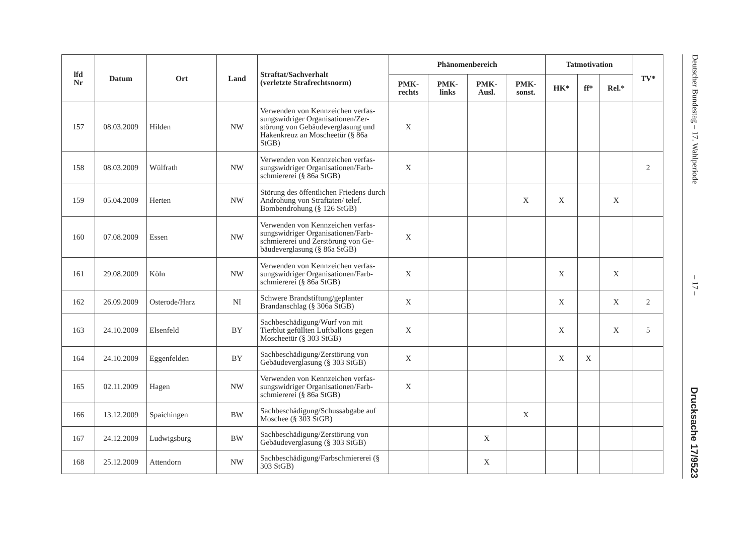| lfd Nr | Datum | Ort | Land | Straftat/Sachverhalt (verletzte Strafrechtsnorm) | Phänomenbereich | | | | Tatmotivation | | | TV* |
| --- | --- | --- | --- | --- | --- | --- | --- | --- | --- | --- | --- | --- |
| | | | | | PMK- rechts | PMK- links | PMK- Ausl. | PMK- sonst. | HK* | ff* | Rel.* | |
| 157 | 08.03.2009 | Hilden | NW | Verwenden von Kennzeichen verfas-sungswidriger Organisationen/Zer-störung von Gebäudeverglasung und Hakenkreuz an Moscheetür (§ 86a StGB) | X | | | | | | | |
| 158 | 08.03.2009 | Wülfrath | NW | Verwenden von Kennzeichen verfas-sungswidriger Organisationen/Farb-schmiererei (§ 86a StGB) | X | | | | | | | 2 |
| 159 | 05.04.2009 | Herten | NW | Störung des öffentlichen Friedens durch Androhung von Straftaten/ telef. Bombendrohung (§ 126 StGB) | | | | X | X | | X | |
| 160 | 07.08.2009 | Essen | NW | Verwenden von Kennzeichen verfas-sungswidriger Organisationen/Farb-schmiererei und Zerstörung von Ge-bäudeverglasung (§ 86a StGB) | X | | | | | | | |
| 161 | 29.08.2009 | Köln | NW | Verwenden von Kennzeichen verfas-sungswidriger Organisationen/Farb-schmiererei (§ 86a StGB) | X | | | | X | | X | |
| 162 | 26.09.2009 | Osterode/Harz | NI | Schwere Brandstiftung/geplanter Brandanschlag (§ 306a StGB) | X | | | | X | | X | 2 |
| 163 | 24.10.2009 | Elsenfeld | BY | Sachbeschädigung/Wurf von mit Tierblut gefüllten Luftballons gegen Moscheetür (§ 303 StGB) | X | | | | X | | X | 5 |
| 164 | 24.10.2009 | Eggenfelden | BY | Sachbeschädigung/Zerstörung von Gebäudeverglasung (§ 303 StGB) | X | | | | X | X | | |
| 165 | 02.11.2009 | Hagen | NW | Verwenden von Kennzeichen verfas-sungswidriger Organisationen/Farb-schmiererei (§ 86a StGB) | X | | | | | | | |
| 166 | 13.12.2009 | Spaichingen | BW | Sachbeschädigung/Schussabgabe auf Moschee (§ 303 StGB) | | | | X | | | | |
| 167 | 24.12.2009 | Ludwigsburg | BW | Sachbeschädigung/Zerstörung von Gebäudeverglasung (§ 303 StGB) | | | X | | | | | |
| 168 | 25.12.2009 | Attendorn | NW | Sachbeschädigung/Farbschmiererei (§ 303 StGB) | | | X | | | | | |
Deutscher Bundestag – 17. Wahlperiode – 17 – Drucksache 17/9523